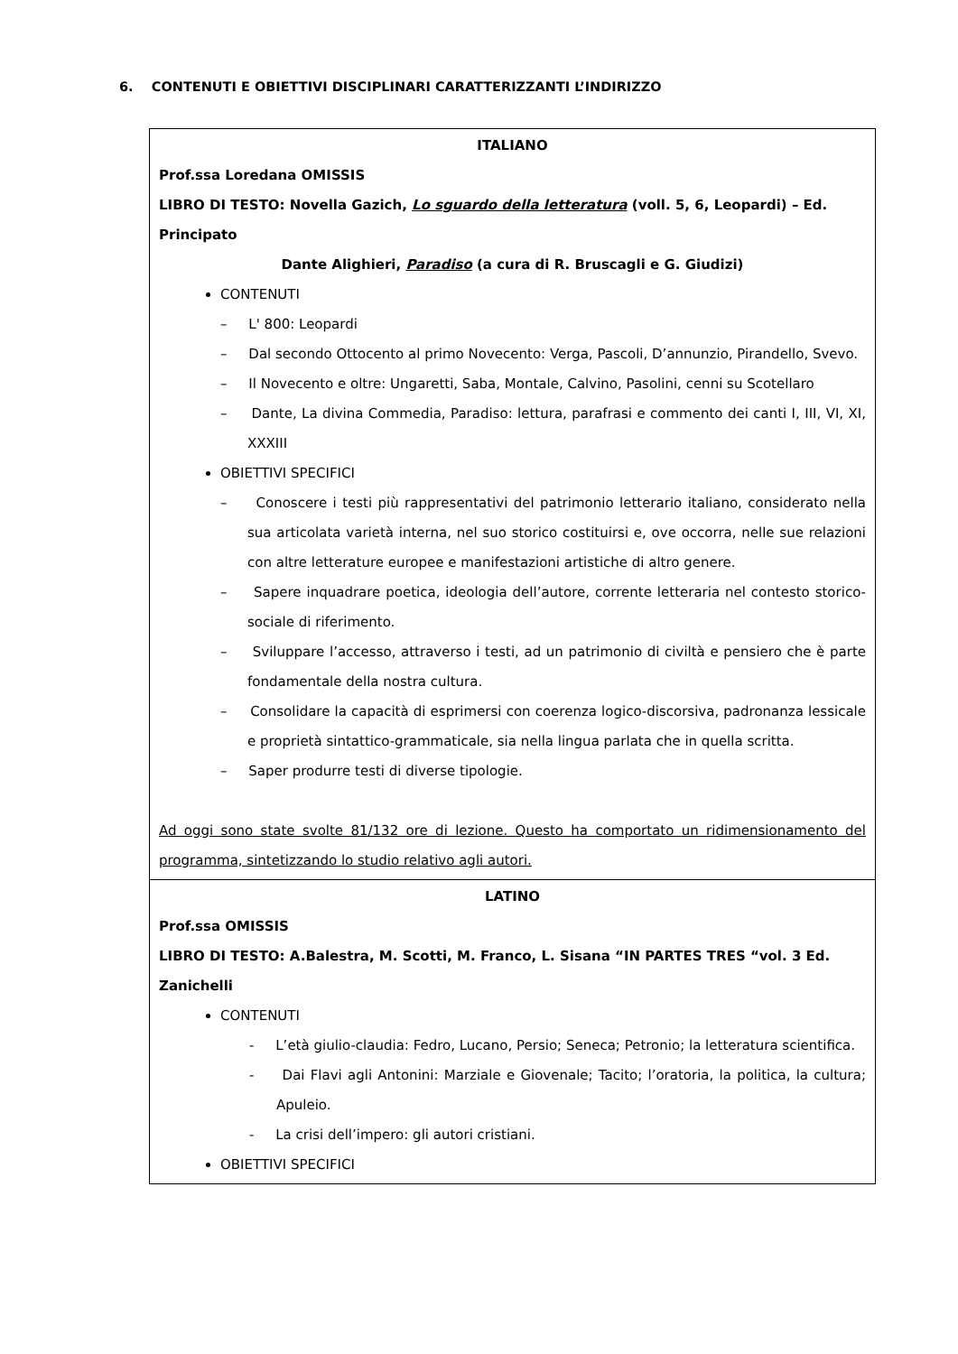6. CONTENUTI E OBIETTIVI DISCIPLINARI CARATTERIZZANTI L’INDIRIZZO
| ITALIANO Prof.ssa Loredana OMISSIS LIBRO DI TESTO: Novella Gazich, Lo sguardo della letteratura (voll. 5, 6, Leopardi) – Ed. Principato Dante Alighieri, Paradiso (a cura di R. Bruscagli e G. Giudizi) CONTENUTI – L' 800: Leopardi – Dal secondo Ottocento al primo Novecento: Verga, Pascoli, D’annunzio, Pirandello, Svevo. – Il Novecento e oltre: Ungaretti, Saba, Montale, Calvino, Pasolini, cenni su Scotellaro – Dante, La divina Commedia, Paradiso: lettura, parafrasi e commento dei canti I, III, VI, XI, XXXIII OBIETTIVI SPECIFICI – Conoscere i testi più rappresentativi del patrimonio letterario italiano, considerato nella sua articolata varietà interna, nel suo storico costituirsi e, ove occorra, nelle sue relazioni con altre letterature europee e manifestazioni artistiche di altro genere. – Sapere inquadrare poetica, ideologia dell’autore, corrente letteraria nel contesto storico-sociale di riferimento. – Sviluppare l’accesso, attraverso i testi, ad un patrimonio di civiltà e pensiero che è parte fondamentale della nostra cultura. – Consolidare la capacità di esprimersi con coerenza logico-discorsiva, padronanza lessicale e proprietà sintattico-grammaticale, sia nella lingua parlata che in quella scritta. – Saper produrre testi di diverse tipologie. Ad oggi sono state svolte 81/132 ore di lezione. Questo ha comportato un ridimensionamento del programma, sintetizzando lo studio relativo agli autori. |
| LATINO Prof.ssa OMISSIS LIBRO DI TESTO: A.Balestra, M. Scotti, M. Franco, L. Sisana “IN PARTES TRES “vol. 3 Ed. Zanichelli CONTENUTI - L’età giulio-claudia: Fedro, Lucano, Persio; Seneca; Petronio; la letteratura scientifica. - Dai Flavi agli Antonini: Marziale e Giovenale; Tacito; l’oratoria, la politica, la cultura; Apuleio. - La crisi dell’impero: gli autori cristiani. OBIETTIVI SPECIFICI |